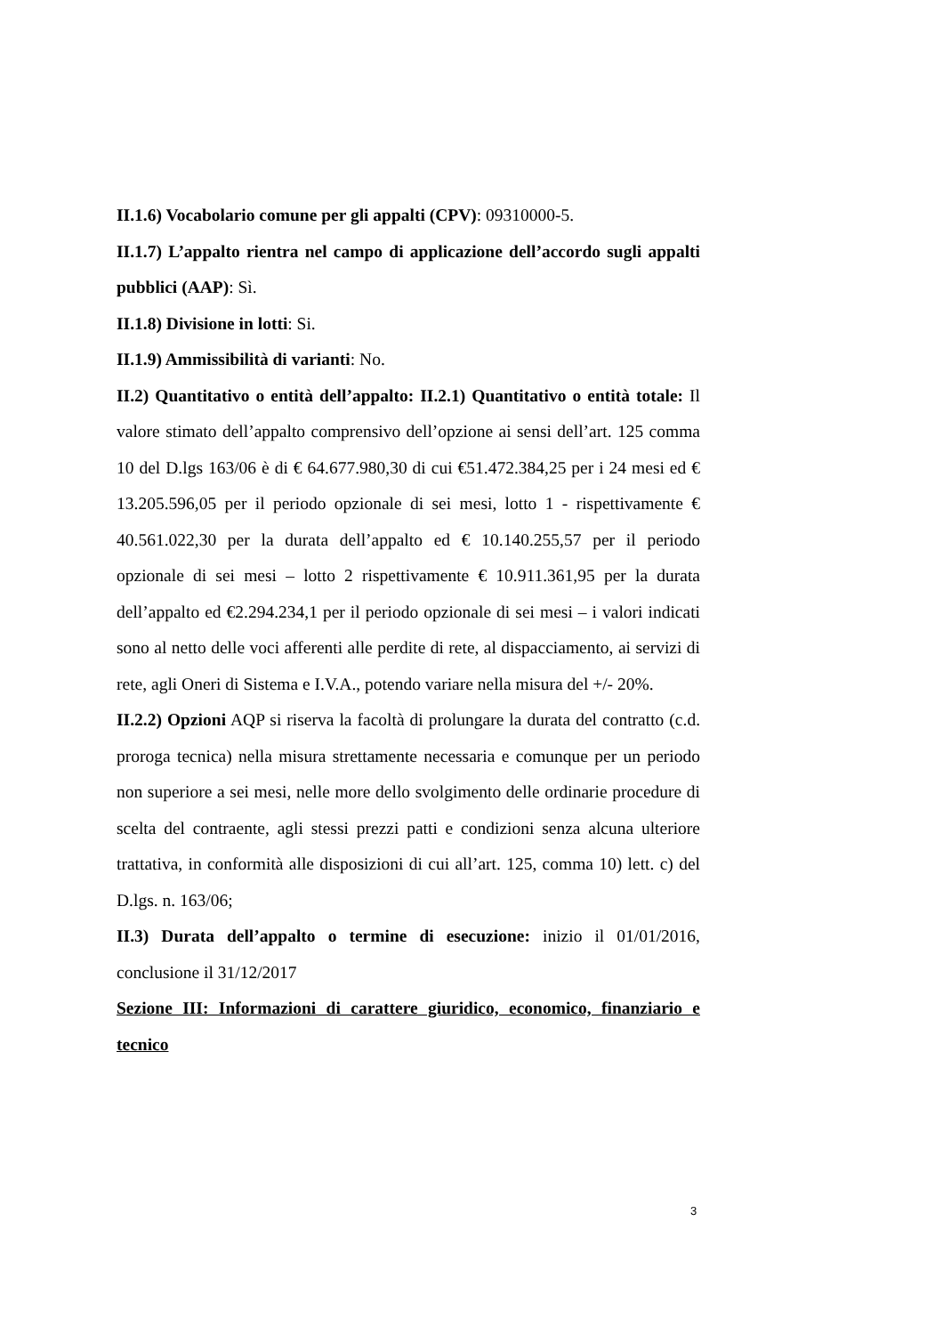II.1.6) Vocabolario comune per gli appalti (CPV): 09310000-5.
II.1.7) L’appalto rientra nel campo di applicazione dell’accordo sugli appalti pubblici (AAP): Sì.
II.1.8) Divisione in lotti: Si.
II.1.9) Ammissibilità di varianti: No.
II.2) Quantitativo o entità dell’appalto: II.2.1) Quantitativo o entità totale: Il valore stimato dell’appalto comprensivo dell’opzione ai sensi dell’art. 125 comma 10 del D.lgs 163/06 è di € 64.677.980,30 di cui €51.472.384,25 per i 24 mesi ed € 13.205.596,05 per il periodo opzionale di sei mesi, lotto 1 - rispettivamente € 40.561.022,30 per la durata dell’appalto ed € 10.140.255,57 per il periodo opzionale di sei mesi – lotto 2 rispettivamente € 10.911.361,95 per la durata dell’appalto ed €2.294.234,1 per il periodo opzionale di sei mesi – i valori indicati sono al netto delle voci afferenti alle perdite di rete, al dispacciamento, ai servizi di rete, agli Oneri di Sistema e I.V.A., potendo variare nella misura del +/- 20%.
II.2.2) Opzioni AQP si riserva la facoltà di prolungare la durata del contratto (c.d. proroga tecnica) nella misura strettamente necessaria e comunque per un periodo non superiore a sei mesi, nelle more dello svolgimento delle ordinarie procedure di scelta del contraente, agli stessi prezzi patti e condizioni senza alcuna ulteriore trattativa, in conformità alle disposizioni di cui all’art. 125, comma 10) lett. c) del D.lgs. n. 163/06;
II.3) Durata dell’appalto o termine di esecuzione: inizio il 01/01/2016, conclusione il 31/12/2017
Sezione III: Informazioni di carattere giuridico, economico, finanziario e tecnico
3